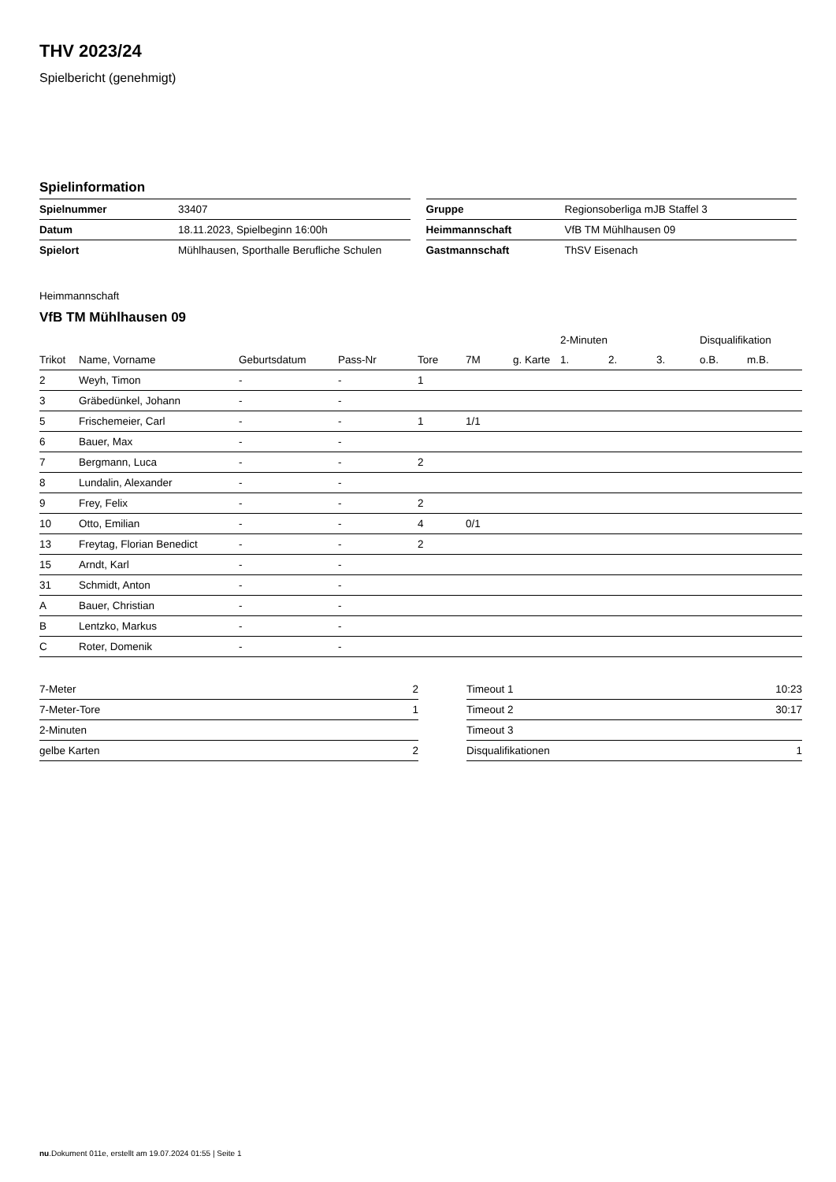THV 2023/24
Spielbericht (genehmigt)
Spielinformation
| Spielnummer | 33407 |
| Datum | 18.11.2023, Spielbeginn 16:00h |
| Spielort | Mühlhausen, Sporthalle Berufliche Schulen |
| Gruppe | Regionsoberliga mJB Staffel 3 |
| Heimmannschaft | VfB TM Mühlhausen 09 |
| Gastmannschaft | ThSV Eisenach |
Heimmannschaft
VfB TM Mühlhausen 09
| | | | | | | | 2-Minuten | | | Disqualifikation | |
| --- | --- | --- | --- | --- | --- | --- | --- | --- | --- | --- | --- |
| Trikot | Name, Vorname | Geburtsdatum | Pass-Nr | Tore | 7M | g. Karte | 1. | 2. | 3. | o.B. | m.B. |
| 2 | Weyh, Timon | - | - | 1 | | | | | | | |
| 3 | Gräbedünkel, Johann | - | - | | | | | | | | |
| 5 | Frischemeier, Carl | - | - | 1 | 1/1 | | | | | | |
| 6 | Bauer, Max | - | - | | | | | | | | |
| 7 | Bergmann, Luca | - | - | 2 | | | | | | | |
| 8 | Lundalin, Alexander | - | - | | | | | | | | |
| 9 | Frey, Felix | - | - | 2 | | | | | | | |
| 10 | Otto, Emilian | - | - | 4 | 0/1 | | | | | | |
| 13 | Freytag, Florian Benedict | - | - | 2 | | | | | | | |
| 15 | Arndt, Karl | - | - | | | | | | | | |
| 31 | Schmidt, Anton | - | - | | | | | | | | |
| A | Bauer, Christian | - | - | | | | | | | | |
| B | Lentzko, Markus | - | - | | | | | | | | |
| C | Roter, Domenik | - | - | | | | | | | | |
| 7-Meter | 2 |
| 7-Meter-Tore | 1 |
| 2-Minuten | |
| gelbe Karten | 2 |
| Timeout 1 | 10:23 |
| Timeout 2 | 30:17 |
| Timeout 3 | |
| Disqualifikationen | 1 |
nu.Dokument 011e, erstellt am 19.07.2024 01:55 | Seite 1